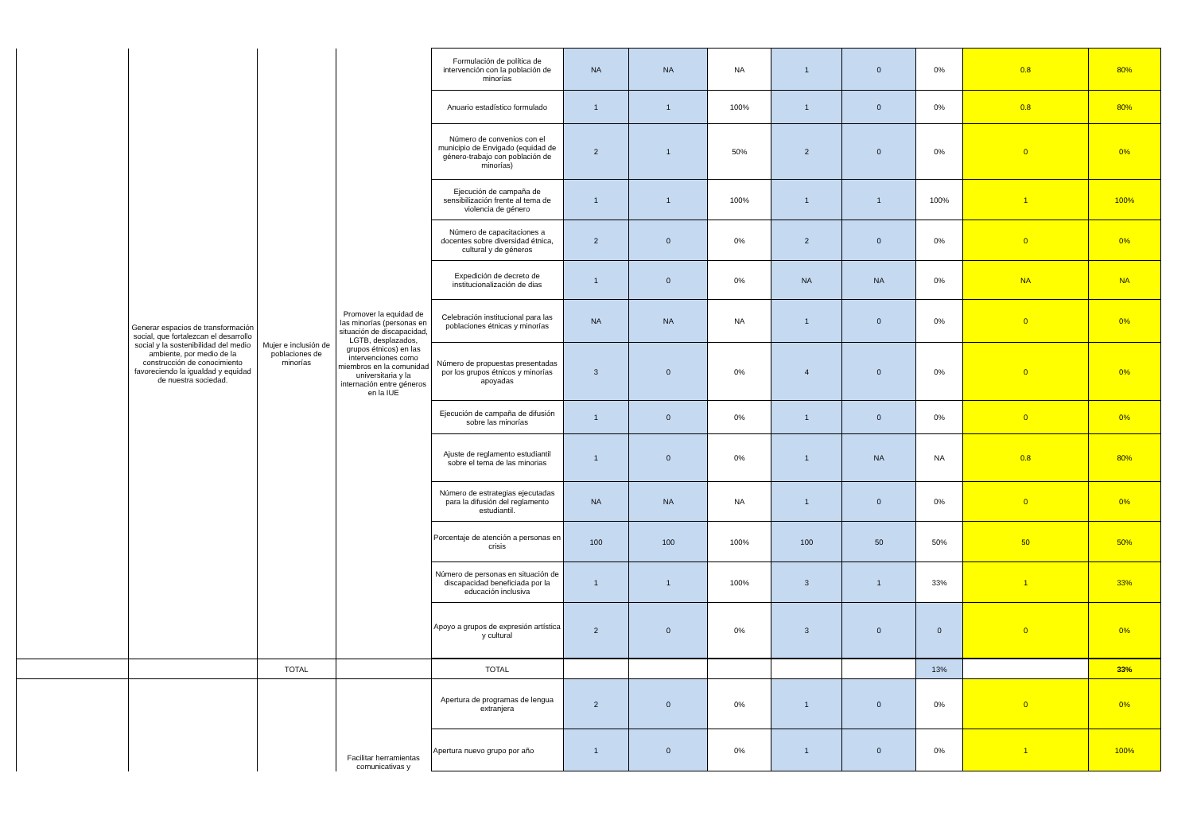| | Generar espacios de transformación social, que fortalezcan el desarrollo social y la sostenibilidad del medio ambiente, por medio de la construcción de conocimiento favoreciendo la igualdad y equidad de nuestra sociedad. | Mujer e inclusión de poblaciones de minorías | Promover la equidad de las minorías (personas en situación de discapacidad, LGTB, desplazados, grupos étnicos) en las intervenciones como miembros en la comunidad universitaria y la internación entre géneros en la IUE | Formulación de política de intervención con la población de minorías | NA | NA | NA | 1 | 0 | 0% | 0.8 | 80% |
| | | | | Anuario estadístico formulado | 1 | 1 | 100% | 1 | 0 | 0% | 0.8 | 80% |
| | | | | Número de convenios con el municipio de Envigado (equidad de género-trabajo con población de minorías) | 2 | 1 | 50% | 2 | 0 | 0% | 0 | 0% |
| | | | | Ejecución de campaña de sensibilización frente al tema de violencia de género | 1 | 1 | 100% | 1 | 1 | 100% | 1 | 100% |
| | | | | Número de capacitaciones a docentes sobre diversidad étnica, cultural y de géneros | 2 | 0 | 0% | 2 | 0 | 0% | 0 | 0% |
| | | | | Expedición de decreto de institucionalización de dias | 1 | 0 | 0% | NA | NA | 0% | NA | NA |
| | | | | Celebración institucional para las poblaciones étnicas y minorías | NA | NA | NA | 1 | 0 | 0% | 0 | 0% |
| | | | | Número de propuestas presentadas por los grupos étnicos y minorías apoyadas | 3 | 0 | 0% | 4 | 0 | 0% | 0 | 0% |
| | | | | Ejecución de campaña de difusión sobre las minorías | 1 | 0 | 0% | 1 | 0 | 0% | 0 | 0% |
| | | | | Ajuste de reglamento estudiantil sobre el tema de las minorias | 1 | 0 | 0% | 1 | NA | NA | 0.8 | 80% |
| | | | | Número de estrategias ejecutadas para la difusión del reglamento estudiantil. | NA | NA | NA | 1 | 0 | 0% | 0 | 0% |
| | | | | Porcentaje de atención a personas en crisis | 100 | 100 | 100% | 100 | 50 | 50% | 50 | 50% |
| | | | | Número de personas en situación de discapacidad beneficiada por la educación inclusiva | 1 | 1 | 100% | 3 | 1 | 33% | 1 | 33% |
| | | | | Apoyo a grupos de expresión artística y cultural | 2 | 0 | 0% | 3 | 0 | 0 | 0 | 0% |
| | | TOTAL | | TOTAL | | | | | | 13% | | 33% |
| | | | Facilitar herramientas comunicativas y | Apertura de programas de lengua extranjera | 2 | 0 | 0% | 1 | 0 | 0% | 0 | 0% |
| | | | | Apertura nuevo grupo por año | 1 | 0 | 0% | 1 | 0 | 0% | 1 | 100% |